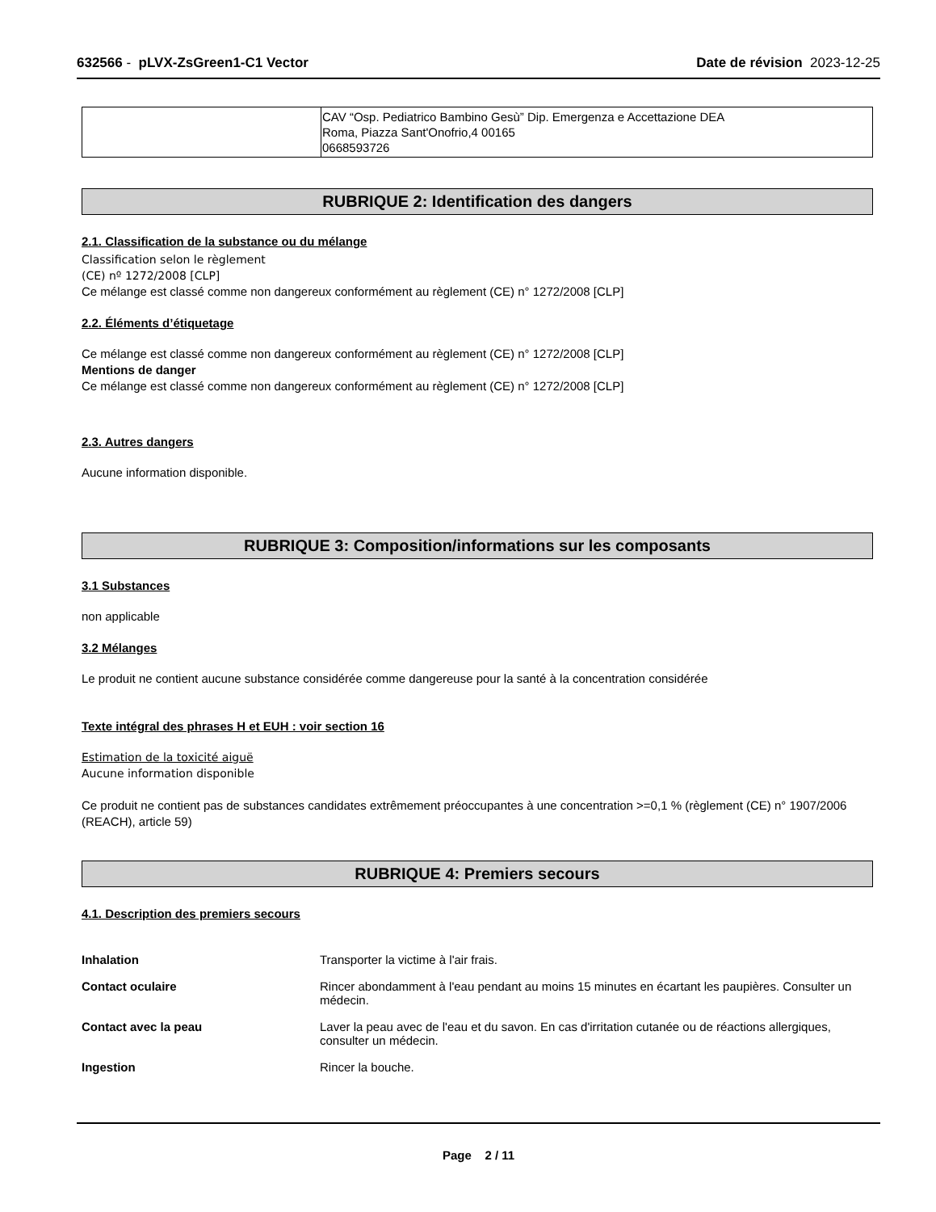632566 - pLVX-ZsGreen1-C1 Vector Date de révision 2023-12-25
| | CAV “Osp. Pediatrico Bambino Gesù” Dip. Emergenza e Accettazione DEA Roma, Piazza Sant'Onofrio,4 00165 0668593726 |
RUBRIQUE 2: Identification des dangers
2.1. Classification de la substance ou du mélange
Classification selon le règlement
(CE) nº 1272/2008 [CLP]
Ce mélange est classé comme non dangereux conformément au règlement (CE) n° 1272/2008 [CLP]
2.2. Éléments d’étiquetage
Ce mélange est classé comme non dangereux conformément au règlement (CE) n° 1272/2008 [CLP]
Mentions de danger
Ce mélange est classé comme non dangereux conformément au règlement (CE) n° 1272/2008 [CLP]
2.3. Autres dangers
Aucune information disponible.
RUBRIQUE 3: Composition/informations sur les composants
3.1 Substances
non applicable
3.2 Mélanges
Le produit ne contient aucune substance considérée comme dangereuse pour la santé à la concentration considérée
Texte intégral des phrases H et EUH : voir section 16
Estimation de la toxicité aiguë
Aucune information disponible
Ce produit ne contient pas de substances candidates extrêmement préoccupantes à une concentration >=0,1 % (règlement (CE) n° 1907/2006 (REACH), article 59)
RUBRIQUE 4: Premiers secours
4.1. Description des premiers secours
Inhalation Transporter la victime à l'air frais.
Contact oculaire Rincer abondamment à l'eau pendant au moins 15 minutes en écartant les paupières. Consulter un médecin.
Contact avec la peau Laver la peau avec de l'eau et du savon. En cas d'irritation cutanée ou de réactions allergiques, consulter un médecin.
Ingestion Rincer la bouche.
Page 2 / 11